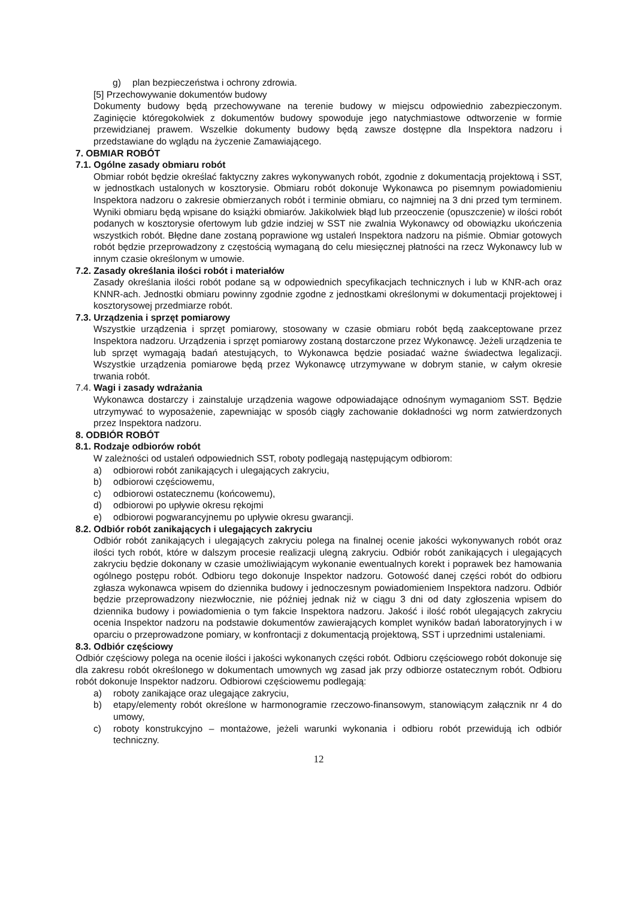g) plan bezpieczeństwa i ochrony zdrowia.
[5] Przechowywanie dokumentów budowy
Dokumenty budowy będą przechowywane na terenie budowy w miejscu odpowiednio zabezpieczonym. Zaginięcie któregokolwiek z dokumentów budowy spowoduje jego natychmiastowe odtworzenie w formie przewidzianej prawem. Wszelkie dokumenty budowy będą zawsze dostępne dla Inspektora nadzoru i przedstawiane do wglądu na życzenie Zamawiającego.
7. OBMIAR ROBÓT
7.1. Ogólne zasady obmiaru robót
Obmiar robót będzie określać faktyczny zakres wykonywanych robót, zgodnie z dokumentacją projektową i SST, w jednostkach ustalonych w kosztorysie. Obmiaru robót dokonuje Wykonawca po pisemnym powiadomieniu Inspektora nadzoru o zakresie obmierzanych robót i terminie obmiaru, co najmniej na 3 dni przed tym terminem. Wyniki obmiaru będą wpisane do książki obmiarów. Jakikolwiek błąd lub przeoczenie (opuszczenie) w ilości robót podanych w kosztorysie ofertowym lub gdzie indziej w SST nie zwalnia Wykonawcy od obowiązku ukończenia wszystkich robót. Błędne dane zostaną poprawione wg ustaleń Inspektora nadzoru na piśmie. Obmiar gotowych robót będzie przeprowadzony z częstością wymaganą do celu miesięcznej płatności na rzecz Wykonawcy lub w innym czasie określonym w umowie.
7.2. Zasady określania ilości robót i materiałów
Zasady określania ilości robót podane są w odpowiednich specyfikacjach technicznych i lub w KNR-ach oraz KNNR-ach. Jednostki obmiaru powinny zgodnie zgodne z jednostkami określonymi w dokumentacji projektowej i kosztorysowej przedmiarze robót.
7.3. Urządzenia i sprzęt pomiarowy
Wszystkie urządzenia i sprzęt pomiarowy, stosowany w czasie obmiaru robót będą zaakceptowane przez Inspektora nadzoru. Urządzenia i sprzęt pomiarowy zostaną dostarczone przez Wykonawcę. Jeżeli urządzenia te lub sprzęt wymagają badań atestujących, to Wykonawca będzie posiadać ważne świadectwa legalizacji. Wszystkie urządzenia pomiarowe będą przez Wykonawcę utrzymywane w dobrym stanie, w całym okresie trwania robót.
7.4. Wagi i zasady wdrażania
Wykonawca dostarczy i zainstaluje urządzenia wagowe odpowiadające odnośnym wymaganiom SST. Będzie utrzymywać to wyposażenie, zapewniając w sposób ciągły zachowanie dokładności wg norm zatwierdzonych przez Inspektora nadzoru.
8. ODBIÓR ROBÓT
8.1. Rodzaje odbiorów robót
W zależności od ustaleń odpowiednich SST, roboty podlegają następującym odbiorom:
a) odbiorowi robót zanikających i ulegających zakryciu,
b) odbiorowi częściowemu,
c) odbiorowi ostatecznemu (końcowemu),
d) odbiorowi po upływie okresu rękojmi
e) odbiorowi pogwarancyjnemu po upływie okresu gwarancji.
8.2. Odbiór robót zanikających i ulegających zakryciu
Odbiór robót zanikających i ulegających zakryciu polega na finalnej ocenie jakości wykonywanych robót oraz ilości tych robót, które w dalszym procesie realizacji ulegną zakryciu. Odbiór robót zanikających i ulegających zakryciu będzie dokonany w czasie umożliwiającym wykonanie ewentualnych korekt i poprawek bez hamowania ogólnego postępu robót. Odbioru tego dokonuje Inspektor nadzoru. Gotowość danej części robót do odbioru zgłasza wykonawca wpisem do dziennika budowy i jednoczesnym powiadomieniem Inspektora nadzoru. Odbiór będzie przeprowadzony niezwłocznie, nie później jednak niż w ciągu 3 dni od daty zgłoszenia wpisem do dziennika budowy i powiadomienia o tym fakcie Inspektora nadzoru. Jakość i ilość robót ulegających zakryciu ocenia Inspektor nadzoru na podstawie dokumentów zawierających komplet wyników badań laboratoryjnych i w oparciu o przeprowadzone pomiary, w konfrontacji z dokumentacją projektową, SST i uprzednimi ustaleniami.
8.3. Odbiór częściowy
Odbiór częściowy polega na ocenie ilości i jakości wykonanych części robót. Odbioru częściowego robót dokonuje się dla zakresu robót określonego w dokumentach umownych wg zasad jak przy odbiorze ostatecznym robót. Odbioru robót dokonuje Inspektor nadzoru. Odbiorowi częściowemu podlegają:
a) roboty zanikające oraz ulegające zakryciu,
b) etapy/elementy robót określone w harmonogramie rzeczowo-finansowym, stanowiącym załącznik nr 4 do umowy,
c) roboty konstrukcyjno – montażowe, jeżeli warunki wykonania i odbioru robót przewidują ich odbiór techniczny.
12